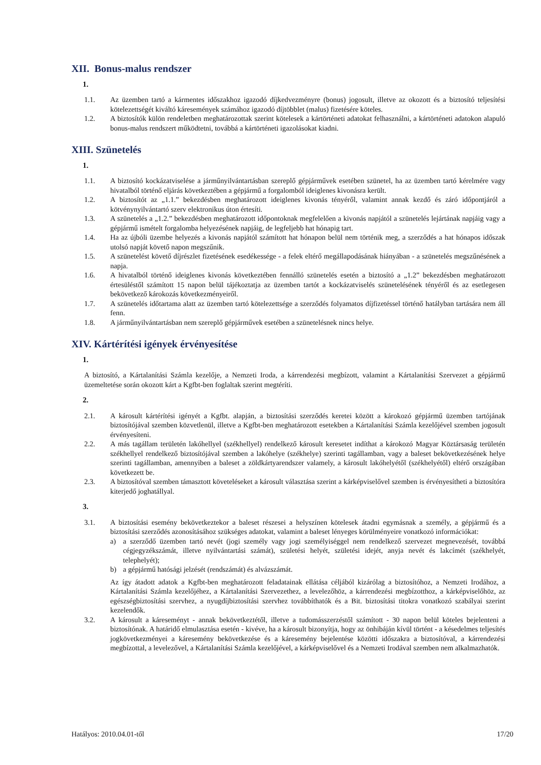XII. Bonus-malus rendszer
1.
1.1. Az üzemben tartó a kármentes időszakhoz igazodó díjkedvezményre (bonus) jogosult, illetve az okozott és a biztosító teljesítési kötelezettségét kiváltó káresemények számához igazodó díjtöbblet (malus) fizetésére köteles.
1.2. A biztosítók külön rendeletben meghatározottak szerint kötelesek a kártörténeti adatokat felhasználni, a kártörténeti adatokon alapuló bonus-malus rendszert működtetni, továbbá a kártörténeti igazolásokat kiadni.
XIII. Szünetelés
1.
1.1. A biztosító kockázatviselése a járműnyilvántartásban szereplő gépjárművek esetében szünetel, ha az üzemben tartó kérelmére vagy hivatalból történő eljárás következtében a gépjármű a forgalomból ideiglenes kivonásra került.
1.2. A biztosítót az „1.1.” bekezdésben meghatározott ideiglenes kivonás tényéről, valamint annak kezdő és záró időpontjáról a kötvénynyilvántartó szerv elektronikus úton értesíti.
1.3. A szünetelés a „1.2.” bekezdésben meghatározott időpontoknak megfelelően a kivonás napjától a szünetelés lejártának napjáig vagy a gépjármű ismételt forgalomba helyezésének napjáig, de legfeljebb hat hónapig tart.
1.4. Ha az újbóli üzembe helyezés a kivonás napjától számított hat hónapon belül nem történik meg, a szerződés a hat hónapos időszak utolsó napját követő napon megszűnik.
1.5. A szünetelést követő díjrészlet fizetésének esedékessége - a felek eltérő megállapodásának hiányában - a szünetelés megszűnésének a napja.
1.6. A hivatalból történő ideiglenes kivonás következtében fennálló szünetelés esetén a biztosító a „1.2” bekezdésben meghatározott értesüléstől számított 15 napon belül tájékoztatja az üzemben tartót a kockázatviselés szünetelésének tényéről és az esetlegesen bekövetkező károkozás következményeiről.
1.7. A szünetelés időtartama alatt az üzemben tartó kötelezettsége a szerződés folyamatos díjfizetéssel történő hatályban tartására nem áll fenn.
1.8. A járműnyilvántartásban nem szereplő gépjárművek esetében a szünetelésnek nincs helye.
XIV. Kártérítési igények érvényesítése
1.
A biztosító, a Kártalanítási Számla kezelője, a Nemzeti Iroda, a kárrendezési megbízott, valamint a Kártalanítási Szervezet a gépjármű üzemeltetése során okozott kárt a Kgfbt-ben foglaltak szerint megtéríti.
2.
2.1. A károsult kártérítési igényét a Kgfbt. alapján, a biztosítási szerződés keretei között a károkozó gépjármű üzemben tartójának biztosítójával szemben közvetlenül, illetve a Kgfbt-ben meghatározott esetekben a Kártalanítási Számla kezelőjével szemben jogosult érvényesíteni.
2.2. A más tagállam területén lakóhellyel (székhellyel) rendelkező károsult keresetet indíthat a károkozó Magyar Köztársaság területén székhellyel rendelkező biztosítójával szemben a lakóhelye (székhelye) szerinti tagállamban, vagy a baleset bekövetkezésének helye szerinti tagállamban, amennyiben a baleset a zöldkártyarendszer valamely, a károsult lakóhelyétől (székhelyétől) eltérő országában következett be.
2.3. A biztosítóval szemben támasztott követeléseket a károsult választása szerint a kárképviselővel szemben is érvényesítheti a biztosítóra kiterjedő joghatállyal.
3.
3.1. A biztosítási esemény bekövetkeztekor a baleset részesei a helyszínen kötelesek átadni egymásnak a személy, a gépjármű és a biztosítási szerződés azonosításához szükséges adatokat, valamint a baleset lényeges körülményeire vonatkozó információkat:
a) a szerződő üzemben tartó nevét (jogi személy vagy jogi személyiséggel nem rendelkező szervezet megnevezését, továbbá cégjegyzékszámát, illetve nyilvántartási számát), születési helyét, születési idejét, anyja nevét és lakcímét (székhelyét, telephelyét);
b) a gépjármű hatósági jelzését (rendszámát) és alvázszámát.
Az így átadott adatok a Kgfbt-ben meghatározott feladatainak ellátása céljából kizárólag a biztosítóhoz, a Nemzeti Irodához, a Kártalanítási Számla kezelőjéhez, a Kártalanítási Szervezethez, a levelezőhöz, a kárrendezési megbízotthoz, a kárképviselőhöz, az egészségbiztosítási szervhez, a nyugdíjbiztosítási szervhez továbbíthatók és a Bit. biztosítási titokra vonatkozó szabályai szerint kezelendők.
3.2. A károsult a káreseményt - annak bekövetkeztétől, illetve a tudomásszerzéstől számított - 30 napon belül köteles bejelenteni a biztosítónak. A határidő elmulasztása esetén - kivéve, ha a károsult bizonyítja, hogy az önhibáján kívül történt - a késedelmes teljesítés jogkövetkezményei a káresemény bekövetkezése és a káresemény bejelentése közötti időszakra a biztosítóval, a kárrendezési megbízottal, a levelezővel, a Kártalanítási Számla kezelőjével, a kárképviselővel és a Nemzeti Irodával szemben nem alkalmazhatók.
Hatályos: 2010.04.01-től 17/20